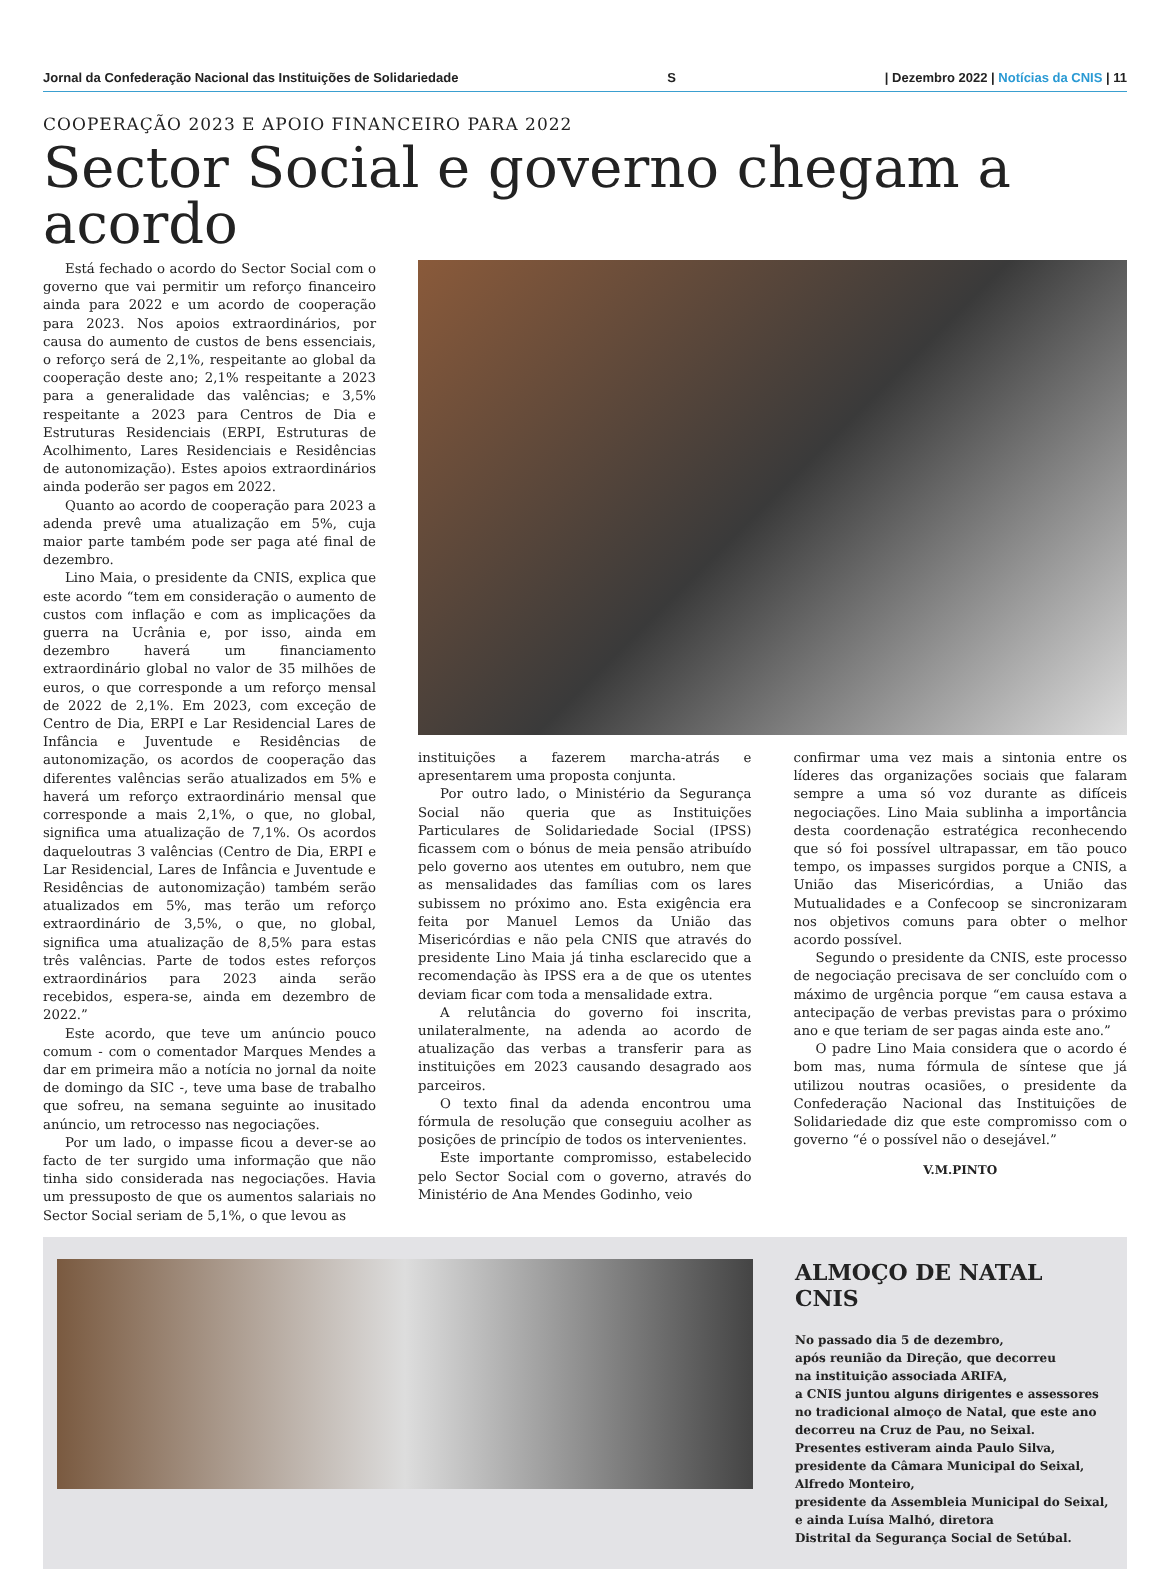Jornal da Confederação Nacional das Instituições de Solidariedade S | Dezembro 2022 | Notícias da CNIS | 11
COOPERAÇÃO 2023 E APOIO FINANCEIRO PARA 2022
Sector Social e governo chegam a acordo
Está fechado o acordo do Sector Social com o governo que vai permitir um reforço financeiro ainda para 2022 e um acordo de cooperação para 2023. Nos apoios extraordinários, por causa do aumento de custos de bens essenciais, o reforço será de 2,1%, respeitante ao global da cooperação deste ano; 2,1% respeitante a 2023 para a generalidade das valências; e 3,5% respeitante a 2023 para Centros de Dia e Estruturas Residenciais (ERPI, Estruturas de Acolhimento, Lares Residenciais e Residências de autonomização). Estes apoios extraordinários ainda poderão ser pagos em 2022.
Quanto ao acordo de cooperação para 2023 a adenda prevê uma atualização em 5%, cuja maior parte também pode ser paga até final de dezembro.
Lino Maia, o presidente da CNIS, explica que este acordo “tem em consideração o aumento de custos com inflação e com as implicações da guerra na Ucrânia e, por isso, ainda em dezembro haverá um financiamento extraordinário global no valor de 35 milhões de euros, o que corresponde a um reforço mensal de 2022 de 2,1%. Em 2023, com exceção de Centro de Dia, ERPI e Lar Residencial Lares de Infância e Juventude e Residências de autonomização, os acordos de cooperação das diferentes valências serão atualizados em 5% e haverá um reforço extraordinário mensal que corresponde a mais 2,1%, o que, no global, significa uma atualização de 7,1%. Os acordos daqueloutras 3 valências (Centro de Dia, ERPI e Lar Residencial, Lares de Infância e Juventude e Residências de autonomização) também serão atualizados em 5%, mas terão um reforço extraordinário de 3,5%, o que, no global, significa uma atualização de 8,5% para estas três valências. Parte de todos estes reforços extraordinários para 2023 ainda serão recebidos, espera-se, ainda em dezembro de 2022.”
Este acordo, que teve um anúncio pouco comum - com o comentador Marques Mendes a dar em primeira mão a notícia no jornal da noite de domingo da SIC -, teve uma base de trabalho que sofreu, na semana seguinte ao inusitado anúncio, um retrocesso nas negociações.
Por um lado, o impasse ficou a dever-se ao facto de ter surgido uma informação que não tinha sido considerada nas negociações. Havia um pressuposto de que os aumentos salariais no Sector Social seriam de 5,1%, o que levou as
instituições a fazerem marcha-atrás e apresentarem uma proposta conjunta.
Por outro lado, o Ministério da Segurança Social não queria que as Instituições Particulares de Solidariedade Social (IPSS) ficassem com o bónus de meia pensão atribuído pelo governo aos utentes em outubro, nem que as mensalidades das famílias com os lares subissem no próximo ano. Esta exigência era feita por Manuel Lemos da União das Misericórdias e não pela CNIS que através do presidente Lino Maia já tinha esclarecido que a recomendação às IPSS era a de que os utentes deviam ficar com toda a mensalidade extra.
A relutância do governo foi inscrita, unilateralmente, na adenda ao acordo de atualização das verbas a transferir para as instituições em 2023 causando desagrado aos parceiros.
O texto final da adenda encontrou uma fórmula de resolução que conseguiu acolher as posições de princípio de todos os intervenientes.
Este importante compromisso, estabelecido pelo Sector Social com o governo, através do Ministério de Ana Mendes Godinho, veio
confirmar uma vez mais a sintonia entre os líderes das organizações sociais que falaram sempre a uma só voz durante as difíceis negociações. Lino Maia sublinha a importância desta coordenação estratégica reconhecendo que só foi possível ultrapassar, em tão pouco tempo, os impasses surgidos porque a CNIS, a União das Misericórdias, a União das Mutualidades e a Confecoop se sincronizaram nos objetivos comuns para obter o melhor acordo possível.
Segundo o presidente da CNIS, este processo de negociação precisava de ser concluído com o máximo de urgência porque “em causa estava a antecipação de verbas previstas para o próximo ano e que teriam de ser pagas ainda este ano.”
O padre Lino Maia considera que o acordo é bom mas, numa fórmula de síntese que já utilizou noutras ocasiões, o presidente da Confederação Nacional das Instituições de Solidariedade diz que este compromisso com o governo “é o possível não o desejável.”
V.M.PINTO
ALMOÇO DE NATAL CNIS
No passado dia 5 de dezembro,
após reunião da Direção, que decorreu
na instituição associada ARIFA,
a CNIS juntou alguns dirigentes e assessores
no tradicional almoço de Natal, que este ano
decorreu na Cruz de Pau, no Seixal.
Presentes estiveram ainda Paulo Silva,
presidente da Câmara Municipal do Seixal,
Alfredo Monteiro,
presidente da Assembleia Municipal do Seixal,
e ainda Luísa Malhó, diretora
Distrital da Segurança Social de Setúbal.